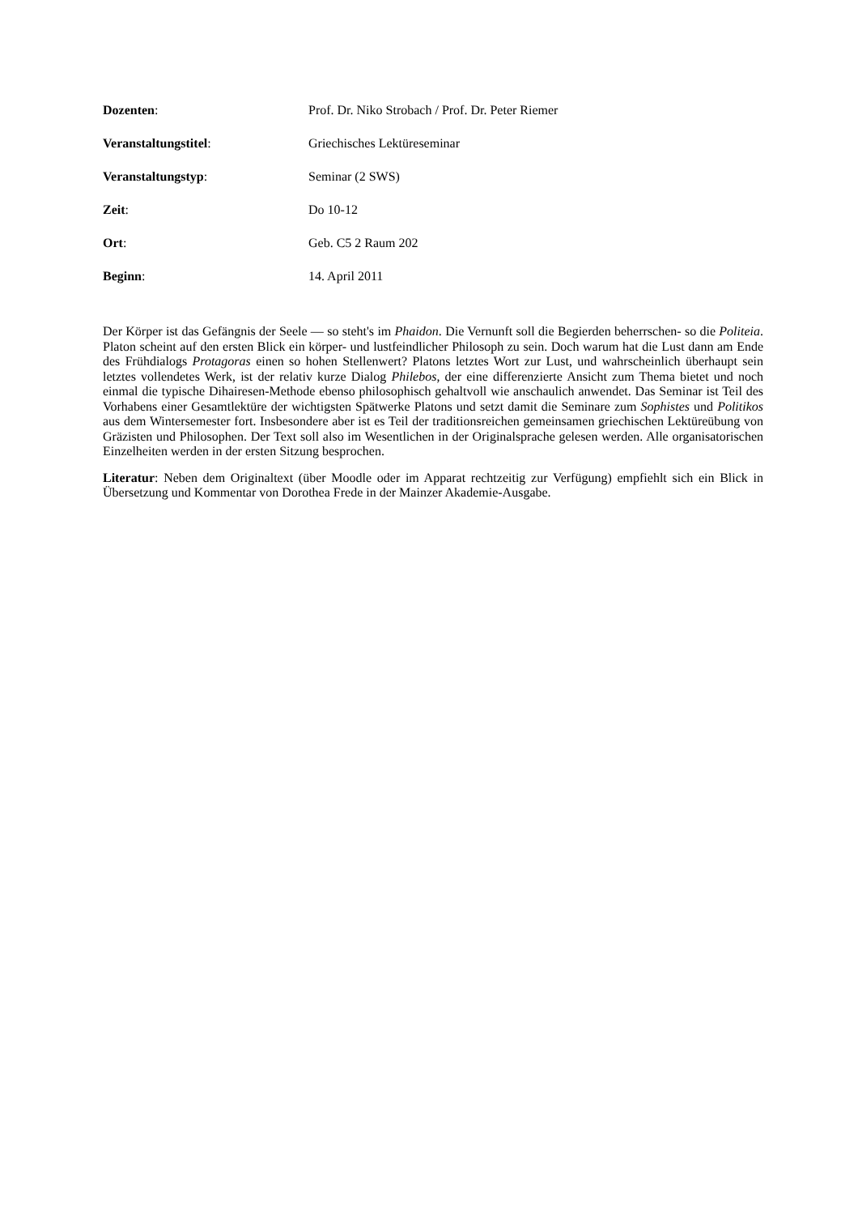Dozenten: Prof. Dr. Niko Strobach / Prof. Dr. Peter Riemer
Veranstaltungstitel: Griechisches Lektüreseminar
Veranstaltungstyp: Seminar (2 SWS)
Zeit: Do 10-12
Ort: Geb. C5 2 Raum 202
Beginn: 14. April 2011
Der Körper ist das Gefängnis der Seele — so steht's im Phaidon. Die Vernunft soll die Begierden beherrschen- so die Politeia. Platon scheint auf den ersten Blick ein körper- und lustfeindlicher Philosoph zu sein. Doch warum hat die Lust dann am Ende des Frühdialogs Protagoras einen so hohen Stellenwert? Platons letztes Wort zur Lust, und wahrscheinlich überhaupt sein letztes vollendetes Werk, ist der relativ kurze Dialog Philebos, der eine differenzierte Ansicht zum Thema bietet und noch einmal die typische Dihairesen-Methode ebenso philosophisch gehaltvoll wie anschaulich anwendet. Das Seminar ist Teil des Vorhabens einer Gesamtlektüre der wichtigsten Spätwerke Platons und setzt damit die Seminare zum Sophistes und Politikos aus dem Wintersemester fort. Insbesondere aber ist es Teil der traditionsreichen gemeinsamen griechischen Lektüreübung von Gräzisten und Philosophen. Der Text soll also im Wesentlichen in der Originalsprache gelesen werden. Alle organisatorischen Einzelheiten werden in der ersten Sitzung besprochen.
Literatur: Neben dem Originaltext (über Moodle oder im Apparat rechtzeitig zur Verfügung) empfiehlt sich ein Blick in Übersetzung und Kommentar von Dorothea Frede in der Mainzer Akademie-Ausgabe.